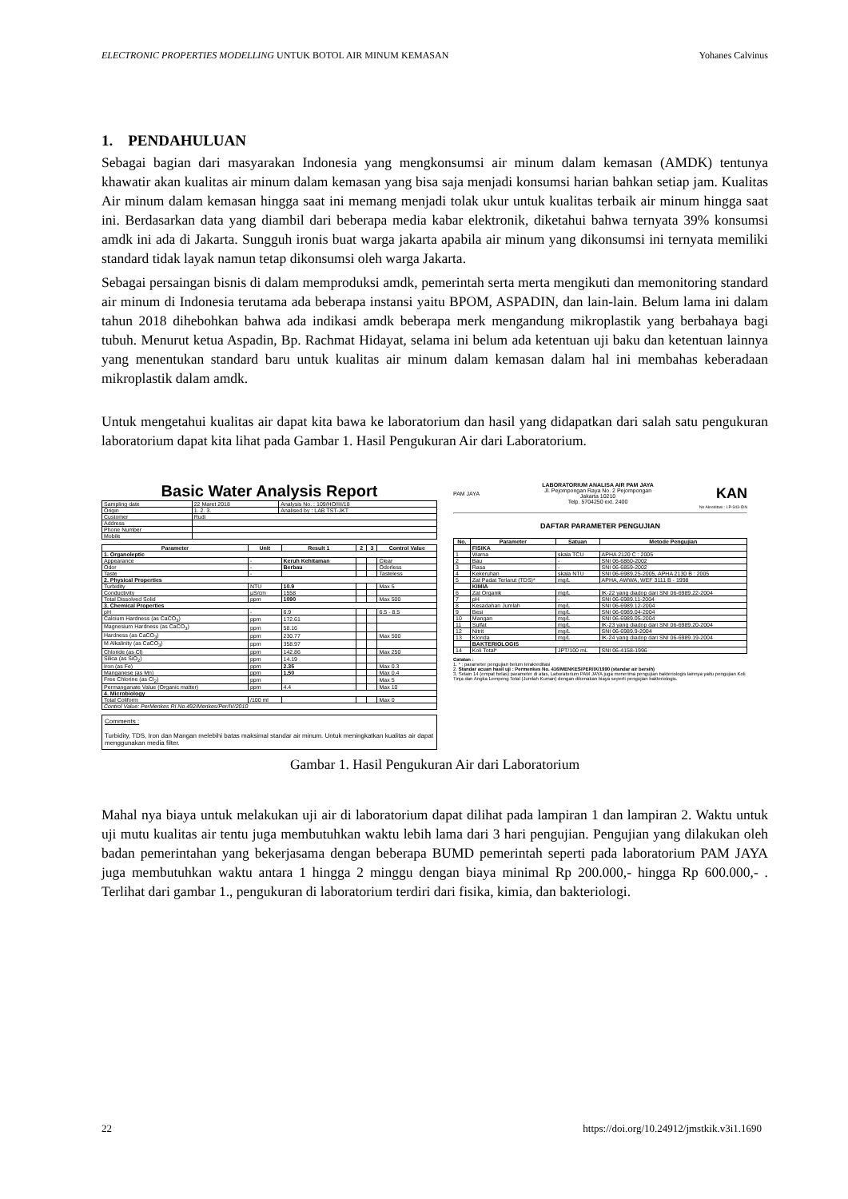ELECTRONIC PROPERTIES MODELLING UNTUK BOTOL AIR MINUM KEMASAN Yohanes Calvinus
1. PENDAHULUAN
Sebagai bagian dari masyarakan Indonesia yang mengkonsumsi air minum dalam kemasan (AMDK) tentunya khawatir akan kualitas air minum dalam kemasan yang bisa saja menjadi konsumsi harian bahkan setiap jam. Kualitas Air minum dalam kemasan hingga saat ini memang menjadi tolak ukur untuk kualitas terbaik air minum hingga saat ini. Berdasarkan data yang diambil dari beberapa media kabar elektronik, diketahui bahwa ternyata 39% konsumsi amdk ini ada di Jakarta. Sungguh ironis buat warga jakarta apabila air minum yang dikonsumsi ini ternyata memiliki standard tidak layak namun tetap dikonsumsi oleh warga Jakarta.
Sebagai persaingan bisnis di dalam memproduksi amdk, pemerintah serta merta mengikuti dan memonitoring standard air minum di Indonesia terutama ada beberapa instansi yaitu BPOM, ASPADIN, dan lain-lain. Belum lama ini dalam tahun 2018 dihebohkan bahwa ada indikasi amdk beberapa merk mengandung mikroplastik yang berbahaya bagi tubuh. Menurut ketua Aspadin, Bp. Rachmat Hidayat, selama ini belum ada ketentuan uji baku dan ketentuan lainnya yang menentukan standard baru untuk kualitas air minum dalam kemasan dalam hal ini membahas keberadaan mikroplastik dalam amdk.
Untuk mengetahui kualitas air dapat kita bawa ke laboratorium dan hasil yang didapatkan dari salah satu pengukuran laboratorium dapat kita lihat pada Gambar 1. Hasil Pengukuran Air dari Laboratorium.
Basic Water Analysis Report
| Sampling date | 22 Maret 2018 | Analysis No. : 109/HO/III/18 |
| Origin | 1. 2. 3. | Analised by : LAB TST-JKT |
| Customer | Rudi | |
| Address | | |
| Phone Number | | |
| Mobile | | |
| Parameter | Unit | Result 1 | 2 | 3 | Control Value |
| --- | --- | --- | --- | --- | --- |
| 1. Organoleptic | | | | | |
| Appearance | - | Keruh Kehitaman | | | Clear |
| Odor | - | Berbau | | | Odorless |
| Taste | - | | | | Tasteless |
| 2. Physical Properties | | | | | |
| Turbidity | NTU | 10.9 | | | Max 5 |
| Conductivity | µS/cm | 1558 | | | |
| Total Dissolved Solid | ppm | 1090 | | | Max 500 |
| 3. Chemical Properties | | | | | |
| pH | - | 6.9 | | | 6.5 - 8.5 |
| Calcium Hardness (as CaCO<sub>3</sub>) | ppm | 172.61 | | | |
| Magnesium Hardness (as CaCO<sub>3</sub>) | ppm | 58.16 | | | |
| Hardness (as CaCO<sub>3</sub>) | ppm | 230.77 | | | Max 500 |
| M Alkalinity (as CaCO<sub>3</sub>) | ppm | 358.97 | | | |
| Chloride (as Cl) | ppm | 142.86 | | | Max 250 |
| Silica (as SiO<sub>2</sub>) | ppm | 14.19 | | | |
| Iron (as Fe) | ppm | 2.35 | | | Max 0.3 |
| Manganese (as Mn) | ppm | 1.50 | | | Max 0.4 |
| Free Chlorine (as Cl<sub>2</sub>) | ppm | | | | Max 5 |
| Permanganate Value (Organic matter) | ppm | 4.4 | | | Max 10 |
| 4. Microbiology | | | | | |
| Total Coliform | /100 ml | | | | Max 0 |
| Control Value: PerMenkes RI No.492/Menkes/Per/IV/2010 | | | | | |
Comments :
Turbidity, TDS, Iron dan Mangan melebihi batas maksimal standar air minum. Untuk meningkatkan kualitas air dapat menggunakan media filter.
PAM JAYA LABORATORIUM ANALISA AIR PAM JAYA
Jl. Pejompongan Raya No. 2 Pejompongan
Jakarta 10210
Telp. 5704250 ext. 2400 KAN
No Akreditasi : LP-343-IDN
DAFTAR PARAMETER PENGUJIAN
| No. | Parameter | Satuan | Metode Pengujian |
| --- | --- | --- | --- |
| | FISIKA | | |
| 1 | Warna | skala TCU | APHA 2120 C : 2005 |
| 2 | Bau | - | SNI 06-6860-2002 |
| 3 | Rasa | - | SNI 06-6859-2002 |
| 4 | Kekeruhan | skala NTU | SNI 06-6989.25-2005, APHA 2130 B : 2005 |
| 5 | Zat Padat Terlarut (TDS)* | mg/L | APHA, AWWA, WEF 3111 B - 1998 |
| | KIMIA | | |
| 6 | Zat Organik | mg/L | IK-22 yang diadop dari SNI 06-6989.22-2004 |
| 7 | pH | - | SNI 06-6989.11-2004 |
| 8 | Kesadahan Jumlah | mg/L | SNI 06-6989.12-2004 |
| 9 | Besi | mg/L | SNI 06-6989.04-2004 |
| 10 | Mangan | mg/L | SNI 06-6989.05-2004 |
| 11 | Sulfat | mg/L | IK-23 yang diadop dari SNI 06-6989.20-2004 |
| 12 | Nitrit | mg/L | SNI 06-6989.9-2004 |
| 13 | Klorida | mg/L | IK-24 yang diadop dari SNI 06-6989.19-2004 |
| | BAKTERIOLOGIS | | |
| 14 | Koli Total* | JPT/100 mL | SNI 06-4158-1996 |
Catatan :
1. * : parameter pengujian belum terakreditasi
2. Standar acuan hasil uji : Permenkes No. 416/MENKES/PER/IX/1990 (standar air bersih)
3. Selain 14 (empat belas) parameter di atas, Laboratorium PAM JAYA juga menerima pengujian bakteriologis lainnya yaitu pengujian Koli Tinja dan Angka Lempeng Total (Jumlah Kuman) dengan dikenakan biaya seperti pengujian bakteriologis.
Gambar 1. Hasil Pengukuran Air dari Laboratorium
Mahal nya biaya untuk melakukan uji air di laboratorium dapat dilihat pada lampiran 1 dan lampiran 2. Waktu untuk uji mutu kualitas air tentu juga membutuhkan waktu lebih lama dari 3 hari pengujian. Pengujian yang dilakukan oleh badan pemerintahan yang bekerjasama dengan beberapa BUMD pemerintah seperti pada laboratorium PAM JAYA juga membutuhkan waktu antara 1 hingga 2 minggu dengan biaya minimal Rp 200.000,- hingga Rp 600.000,- . Terlihat dari gambar 1., pengukuran di laboratorium terdiri dari fisika, kimia, dan bakteriologi.
22 https://doi.org/10.24912/jmstkik.v3i1.1690